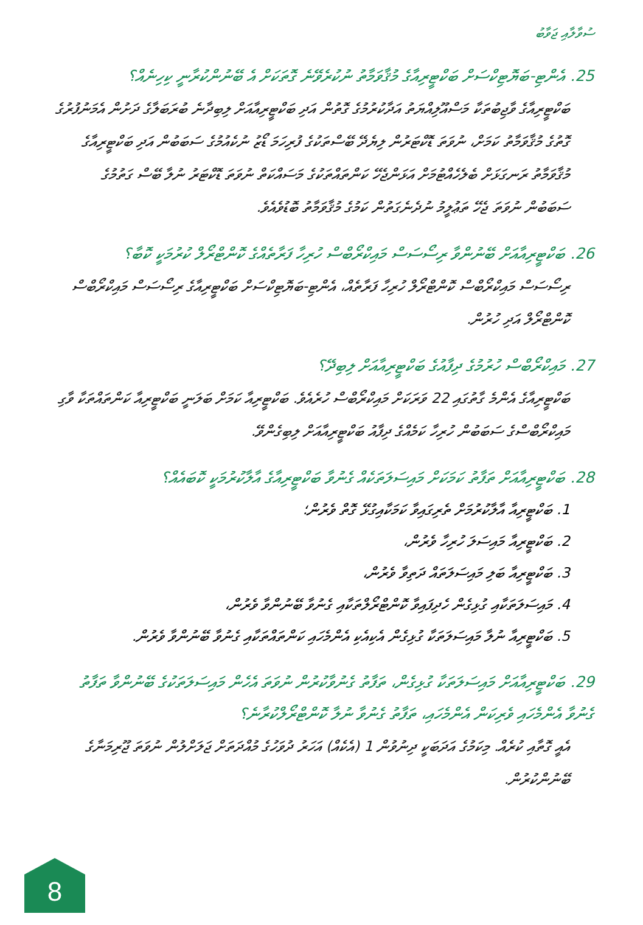ސުވާލާއި ޖަވާބު
25. އެންޓި-ބަޔޮޓިކްސަށް ބަކްޓީރިއާގެ މުޤާވަމާތު ނުކުރެވޭނެ ގޮތަކަށް އެ ބޭނުންކުރާނީ ކިހިނެއް؟
ބަކްޓީރިއާގެ ވާޖިބުތަކާ މަސްއޫލިއްޔަތު އަދާކުރުމުގެ ގޮތުން އަދި ބަކްޓީރިއާއަށް ލިބިދާނެ ބުރަބަލާގެ ދަށުން އެމަނުފުރުގެ ގޮތުގެ މުޤާވަމާތު ކަމަށް، ނުވަތަ ޑޮކްޓަރުން ލިޔެދޭ ބޭސްތަކުގެ ފުރިހަމަ ޑޯޒު ނުކެއުމުގެ ސަބަބުން އަދި ބަކްޓީރިއާގެ މުޤާވަމާތު ރަނގަޅަށް ބެލެހެއްޓުމަށް އަޅަންޖެހޭ ކަންތައްތަކުގެ މަސައްކަތް ނުވަތަ ޑޮކްޓަރު ނުލާ ބޭސް ގަތުމުގެ ސަބަބުން ނުވަތަ ޖެހޭ ތަޢުލީމު ނުދެނެގަތުން ކަމުގެ މުޤާވަމާތު ބޮޑުވެއެވެ.
26. ބަކްޓީރިއާއަށް ބޭނުންވާ ރިސޯސަސް މައިކްރޯބްސް ހުރިހާ ފަރާތެއްގެ ކޮންޓްރޯލް ކުރުމަކީ ކޮބާ؟
ރިސޯސަސް މައިކްރޯބްސް ކޮންޓްރޯލް ހުރިހާ ފަރާތެއް، އެންޓި-ބަޔޮޓިކްސަށް ބަކްޓީރިއާގެ ރިސޯސަސް މައިކްރޯބްސް ކޮންޓްރޯލް އަދި ހުރުން.
27. މައިކްރޯބްސް ހުރުމުގެ ދިފާއުގެ ބަކްޓީރިއާއަށް ލިބިދޭ؟
ބަކްޓީރިއާގެ އެންމެ ގާތުގައި 22 ވަރަކަށް މައިކްރޯބްސް ހުރެއެވެ. ބަކްޓީރިއާ ކަމަށް ބަލަނީ ބަކްޓީރިއާ ކަންތައްތަކާ ވާގި މައިކްރޯބްސްގެ ސަބަބުން ހުރިހާ ކަމެއްގެ ދިފާއު ބަކްޓީރިއާއަށް ލިބިގެންވޭ.
28. ބަކްޓީރިއާއަށް ތަފާތު ކަމަކަށް މައިސަލަތަކެއް ގެނުވާ ބަކްޓީރިއާގެ އާލާކުރުމަކީ ކޮބައެއް؟
1. ބަކްޓީރިއާ އާލާކުރުމަށް ތެރިގައިވާ ކަމަކާއިގުޅޭ ގޮތް ވެރުން؛
2. ބަކްޓީރިއާ މައިސަލަ ހުރިހާ ވެރުން،
3. ބަކްޓީރިއާ ބަލި މައިސަލަތައް ދަތިވާ ވެރުން،
4. މައިސަލަތަކާއި ގުޅިގެން ހެދިފައިވާ ކޮންޓްރޯލްތަކާއި ގެނުވާ ބޭނުންވާ ވެރުން،
5. ބަކްޓީރިއާ ނުލާ މައިސަލަތަކާ ގުޅިގެން އެކިއެކި އެންމެހައި ކަންތައްތަކާއި ގެނުވާ ބޭނުންވާ ވެރުން.
29. ބަކްޓީރިއާއަށް މައިސަލަތަކާ ގުޅިގެން، ތަފާތު ގެނުވާކުރުން ނުވަތަ އެހެން މައިސަލަތަކުގެ ބޭނުންވާ ތަފާތު ގެނުވާ އެންމެހައި ވެރިކަން އެންމެހައި، ތަފާތު ގެނުވާ ނުލާ ކޮންޓްރޯލްކުރާނެ؟
އެއީ ގޮތާއި ކުރެއް. މިކަމުގެ އަދަބަކީ ދިނުވުން 1 (އެކެއް) އަހަރު ދުވަހުގެ މުއްދަތަށް ޖަލަށްލުން ނުވަތަ ޖޫރިމަނާގެ ބޭނުންކުރުން.
8